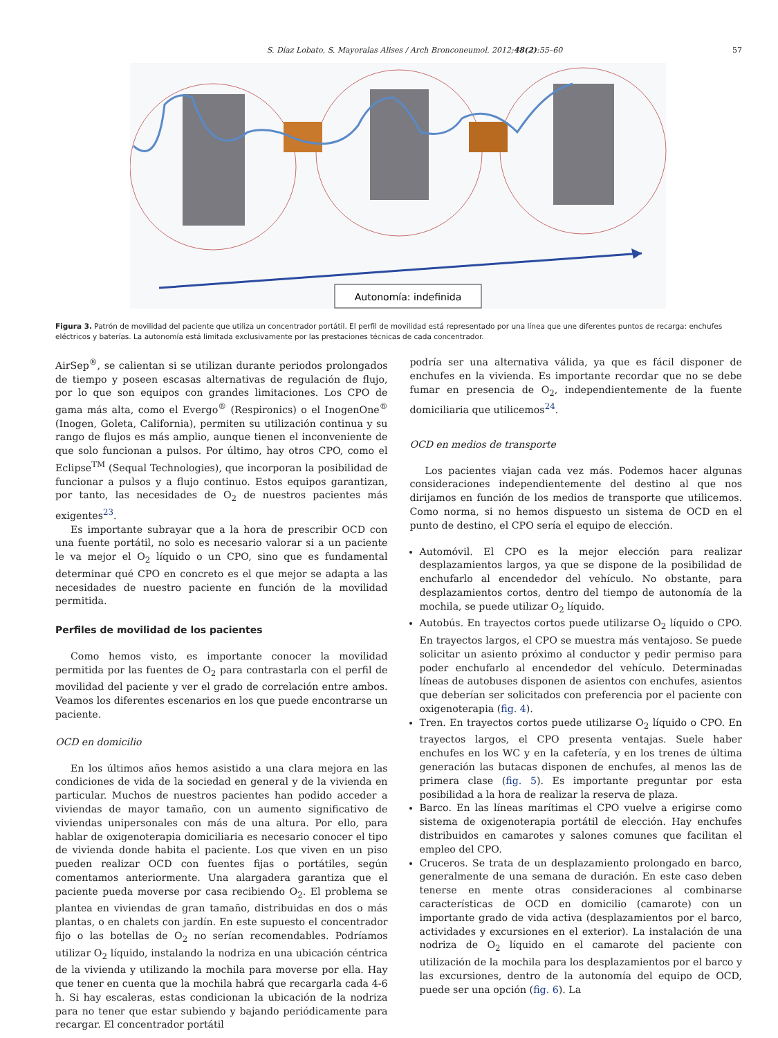S. Díaz Lobato, S. Mayoralas Alises / Arch Bronconeumol. 2012;48(2):55–60 57
Autonomía: indefinida
Figura 3. Patrón de movilidad del paciente que utiliza un concentrador portátil. El perfil de movilidad está representado por una línea que une diferentes puntos de recarga: enchufes eléctricos y baterías. La autonomía está limitada exclusivamente por las prestaciones técnicas de cada concentrador.
AirSep<sup>®</sup>, se calientan si se utilizan durante periodos prolongados de tiempo y poseen escasas alternativas de regulación de flujo, por lo que son equipos con grandes limitaciones. Los CPO de gama más alta, como el Evergo<sup>®</sup> (Respironics) o el InogenOne<sup>®</sup> (Inogen, Goleta, California), permiten su utilización continua y su rango de flujos es más amplio, aunque tienen el inconveniente de que solo funcionan a pulsos. Por último, hay otros CPO, como el Eclipse<sup>TM</sup> (Sequal Technologies), que incorporan la posibilidad de funcionar a pulsos y a flujo continuo. Estos equipos garantizan, por tanto, las necesidades de O<sub>2</sub> de nuestros pacientes más exigentes<sup>23</sup>.
Es importante subrayar que a la hora de prescribir OCD con una fuente portátil, no solo es necesario valorar si a un paciente le va mejor el O<sub>2</sub> líquido o un CPO, sino que es fundamental determinar qué CPO en concreto es el que mejor se adapta a las necesidades de nuestro paciente en función de la movilidad permitida.
Perfiles de movilidad de los pacientes
Como hemos visto, es importante conocer la movilidad permitida por las fuentes de O<sub>2</sub> para contrastarla con el perfil de movilidad del paciente y ver el grado de correlación entre ambos. Veamos los diferentes escenarios en los que puede encontrarse un paciente.
OCD en domicilio
En los últimos años hemos asistido a una clara mejora en las condiciones de vida de la sociedad en general y de la vivienda en particular. Muchos de nuestros pacientes han podido acceder a viviendas de mayor tamaño, con un aumento significativo de viviendas unipersonales con más de una altura. Por ello, para hablar de oxigenoterapia domiciliaria es necesario conocer el tipo de vivienda donde habita el paciente. Los que viven en un piso pueden realizar OCD con fuentes fijas o portátiles, según comentamos anteriormente. Una alargadera garantiza que el paciente pueda moverse por casa recibiendo O<sub>2</sub>. El problema se plantea en viviendas de gran tamaño, distribuidas en dos o más plantas, o en chalets con jardín. En este supuesto el concentrador fijo o las botellas de O<sub>2</sub> no serían recomendables. Podríamos utilizar O<sub>2</sub> líquido, instalando la nodriza en una ubicación céntrica de la vivienda y utilizando la mochila para moverse por ella. Hay que tener en cuenta que la mochila habrá que recargarla cada 4-6 h. Si hay escaleras, estas condicionan la ubicación de la nodriza para no tener que estar subiendo y bajando periódicamente para recargar. El concentrador portátil
podría ser una alternativa válida, ya que es fácil disponer de enchufes en la vivienda. Es importante recordar que no se debe fumar en presencia de O<sub>2</sub>, independientemente de la fuente domiciliaria que utilicemos<sup>24</sup>.
OCD en medios de transporte
Los pacientes viajan cada vez más. Podemos hacer algunas consideraciones independientemente del destino al que nos dirijamos en función de los medios de transporte que utilicemos. Como norma, si no hemos dispuesto un sistema de OCD en el punto de destino, el CPO sería el equipo de elección.
Automóvil. El CPO es la mejor elección para realizar desplazamientos largos, ya que se dispone de la posibilidad de enchufarlo al encendedor del vehículo. No obstante, para desplazamientos cortos, dentro del tiempo de autonomía de la mochila, se puede utilizar O<sub>2</sub> líquido.
Autobús. En trayectos cortos puede utilizarse O<sub>2</sub> líquido o CPO. En trayectos largos, el CPO se muestra más ventajoso. Se puede solicitar un asiento próximo al conductor y pedir permiso para poder enchufarlo al encendedor del vehículo. Determinadas líneas de autobuses disponen de asientos con enchufes, asientos que deberían ser solicitados con preferencia por el paciente con oxigenoterapia (fig. 4).
Tren. En trayectos cortos puede utilizarse O<sub>2</sub> líquido o CPO. En trayectos largos, el CPO presenta ventajas. Suele haber enchufes en los WC y en la cafetería, y en los trenes de última generación las butacas disponen de enchufes, al menos las de primera clase (fig. 5). Es importante preguntar por esta posibilidad a la hora de realizar la reserva de plaza.
Barco. En las líneas marítimas el CPO vuelve a erigirse como sistema de oxigenoterapia portátil de elección. Hay enchufes distribuidos en camarotes y salones comunes que facilitan el empleo del CPO.
Cruceros. Se trata de un desplazamiento prolongado en barco, generalmente de una semana de duración. En este caso deben tenerse en mente otras consideraciones al combinarse características de OCD en domicilio (camarote) con un importante grado de vida activa (desplazamientos por el barco, actividades y excursiones en el exterior). La instalación de una nodriza de O<sub>2</sub> líquido en el camarote del paciente con utilización de la mochila para los desplazamientos por el barco y las excursiones, dentro de la autonomía del equipo de OCD, puede ser una opción (fig. 6). La